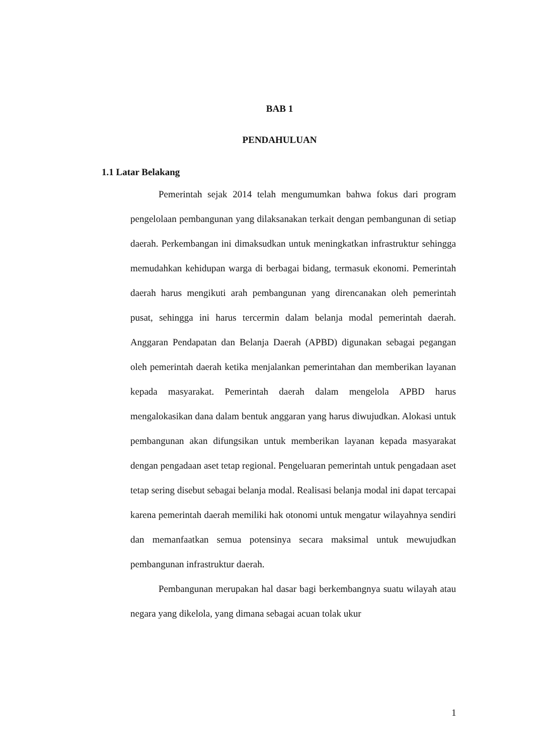BAB 1
PENDAHULUAN
1.1 Latar Belakang
Pemerintah sejak 2014 telah mengumumkan bahwa fokus dari program pengelolaan pembangunan yang dilaksanakan terkait dengan pembangunan di setiap daerah. Perkembangan ini dimaksudkan untuk meningkatkan infrastruktur sehingga memudahkan kehidupan warga di berbagai bidang, termasuk ekonomi. Pemerintah daerah harus mengikuti arah pembangunan yang direncanakan oleh pemerintah pusat, sehingga ini harus tercermin dalam belanja modal pemerintah daerah. Anggaran Pendapatan dan Belanja Daerah (APBD) digunakan sebagai pegangan oleh pemerintah daerah ketika menjalankan pemerintahan dan memberikan layanan kepada masyarakat. Pemerintah daerah dalam mengelola APBD harus mengalokasikan dana dalam bentuk anggaran yang harus diwujudkan. Alokasi untuk pembangunan akan difungsikan untuk memberikan layanan kepada masyarakat dengan pengadaan aset tetap regional. Pengeluaran pemerintah untuk pengadaan aset tetap sering disebut sebagai belanja modal. Realisasi belanja modal ini dapat tercapai karena pemerintah daerah memiliki hak otonomi untuk mengatur wilayahnya sendiri dan memanfaatkan semua potensinya secara maksimal untuk mewujudkan pembangunan infrastruktur daerah.
Pembangunan merupakan hal dasar bagi berkembangnya suatu wilayah atau negara yang dikelola, yang dimana sebagai acuan tolak ukur
1